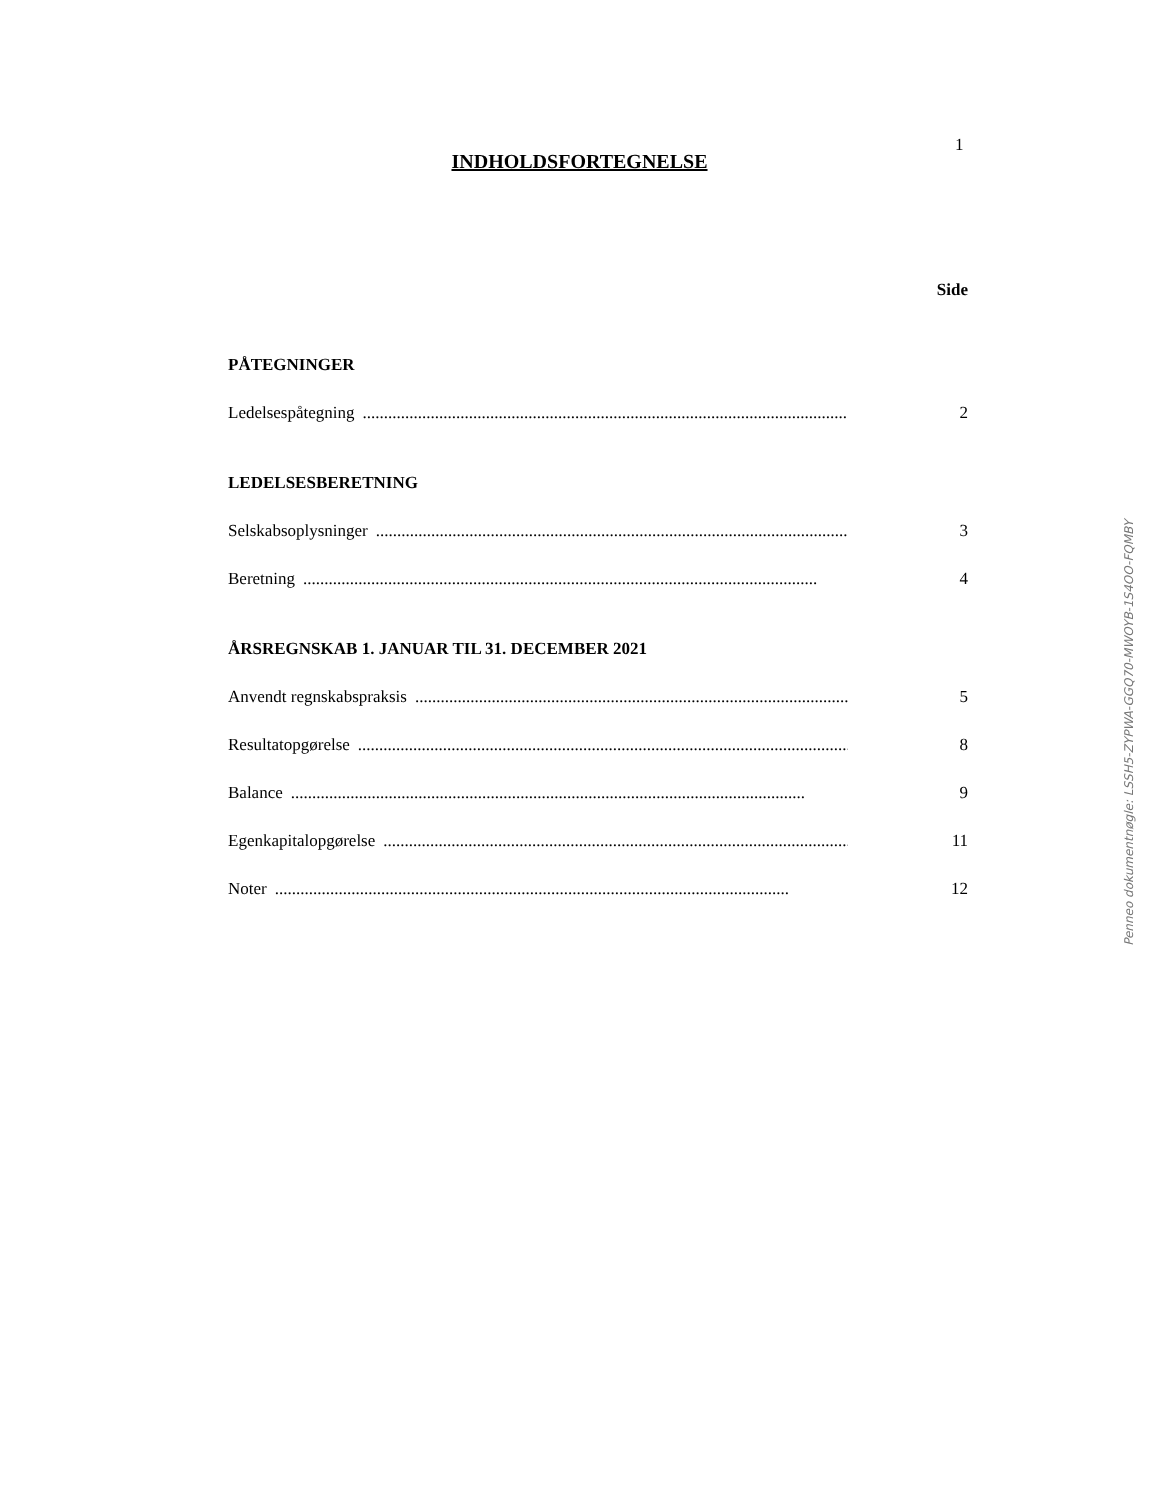1
INDHOLDSFORTEGNELSE
Side
PÅTEGNINGER
Ledelsespåtegning......................................................................................................................... 2
LEDELSESBERETNING
Selskabsoplysninger......................................................................................................................... 3
Beretning......................................................................................................................... 4
ÅRSREGNSKAB 1. JANUAR TIL 31. DECEMBER 2021
Anvendt regnskabspraksis......................................................................................................................... 5
Resultatopgørelse......................................................................................................................... 8
Balance......................................................................................................................... 9
Egenkapitalopgørelse......................................................................................................................... 11
Noter......................................................................................................................... 12
Penneo dokumentnøgle: LSSH5-ZYPWA-GGQ70-MWOYB-1S4OO-FQMBY